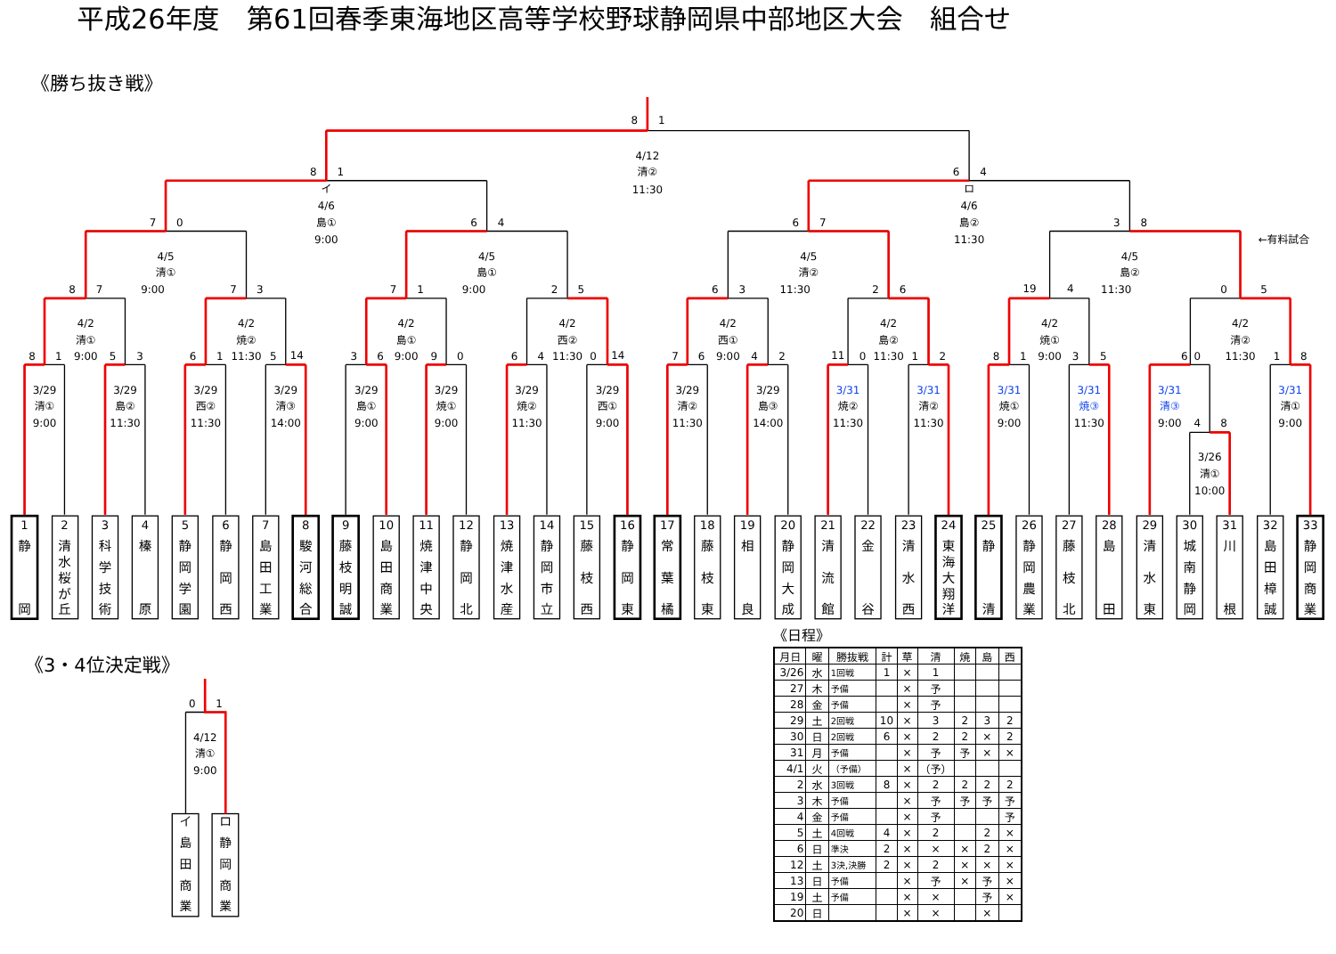平成26年度　第61回春季東海地区高等学校野球静岡県中部地区大会　組合せ
《勝ち抜き戦》
8
1
4/12
清②
11:30
8
1
6
4
イ
4/6
島①
9:00
ロ
4/6
島②
11:30
7
0
6
4
6
7
3
8
←有料試合
4/5
清①
9:00
4/5
島①
9:00
4/5
清②
11:30
4/5
島②
11:30
8
7
7
3
7
1
2
5
6
3
2
6
19
4
0
5
4/2
清①
9:00
4/2
焼②
11:30
4/2
島①
9:00
4/2
西②
11:30
4/2
西①
9:00
4/2
島②
11:30
4/2
焼①
9:00
4/2
清②
11:30
8
1
5
3
6
1
5
14
3
6
9
0
6
4
0
14
7
6
4
2
11
0
1
2
8
1
3
5
6
0
1
8
3/29
清①
9:00
3/29
島②
11:30
3/29
西②
11:30
3/29
清③
14:00
3/29
島①
9:00
3/29
焼①
9:00
3/29
焼②
11:30
3/29
西①
9:00
3/29
清②
11:30
3/29
島③
14:00
3/31
焼②
11:30
3/31
清②
11:30
3/31
焼①
9:00
3/31
焼③
11:30
3/31
清③
9:00
3/31
清①
9:00
4
8
3/26
清①
10:00
1
静 岡
2
清 水 桜 が 丘
3
科 学 技 術
4
榛 原
5
静 岡 学 園
6
静 岡 西
7
島 田 工 業
8
駿 河 総 合
9
藤 枝 明 誠
10
島 田 商 業
11
焼 津 中 央
12
静 岡 北
13
焼 津 水 産
14
静 岡 市 立
15
藤 枝 西
16
静 岡 東
17
常 葉 橘
18
藤 枝 東
19
相 良
20
静 岡 大 成
21
清 流 館
22
金 谷
23
清 水 西
24
東 海 大 翔 洋
25
静 清
26
静 岡 農 業
27
藤 枝 北
28
島 田
29
清 水 東
30
城 南 静 岡
31
川 根
32
島 田 樟 誠
33
静 岡 商 業
《3・4位決定戦》
0
1
4/12
清①
9:00
イ 島 田 商 業
ロ 静 岡 商 業
《日程》
| 月日 | 曜 | 勝抜戦 | 計 | 草 | 清 | 焼 | 島 | 西 |
| --- | --- | --- | --- | --- | --- | --- | --- | --- |
| 3/26 | 水 | 1回戦 | 1 | × | 1 | | | |
| 27 | 木 | 予備 | | × | 予 | | | |
| 28 | 金 | 予備 | | × | 予 | | | |
| 29 | 土 | 2回戦 | 10 | × | 3 | 2 | 3 | 2 |
| 30 | 日 | 2回戦 | 6 | × | 2 | 2 | × | 2 |
| 31 | 月 | 予備 | | × | 予 | 予 | × | × |
| 4/1 | 火 | （予備） | | × | （予） | | | |
| 2 | 水 | 3回戦 | 8 | × | 2 | 2 | 2 | 2 |
| 3 | 木 | 予備 | | × | 予 | 予 | 予 | 予 |
| 4 | 金 | 予備 | | × | 予 | | | 予 |
| 5 | 土 | 4回戦 | 4 | × | 2 | | 2 | × |
| 6 | 日 | 準決 | 2 | × | × | × | 2 | × |
| 12 | 土 | 3決,決勝 | 2 | × | 2 | × | × | × |
| 13 | 日 | 予備 | | × | 予 | × | 予 | × |
| 19 | 土 | 予備 | | × | × | | 予 | × |
| 20 | 日 | | | × | × | | × | |